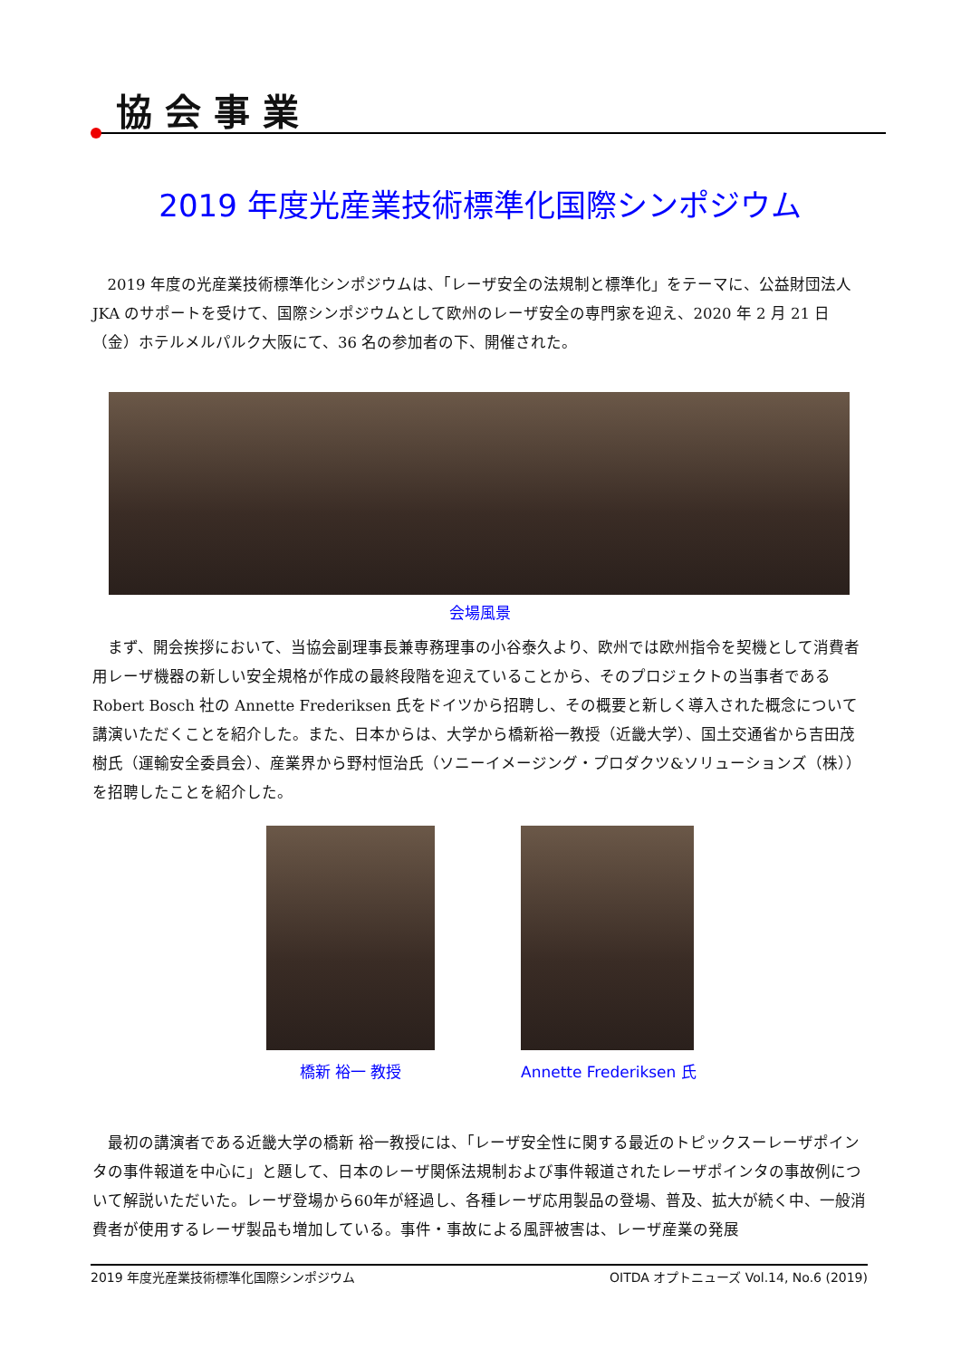協会事業
2019 年度光産業技術標準化国際シンポジウム
2019 年度の光産業技術標準化シンポジウムは、「レーザ安全の法規制と標準化」をテーマに、公益財団法人 JKA のサポートを受けて、国際シンポジウムとして欧州のレーザ安全の専門家を迎え、2020 年 2 月 21 日（金）ホテルメルパルク大阪にて、36 名の参加者の下、開催された。
会場風景
まず、開会挨拶において、当協会副理事長兼専務理事の小谷泰久より、欧州では欧州指令を契機として消費者用レーザ機器の新しい安全規格が作成の最終段階を迎えていることから、そのプロジェクトの当事者である Robert Bosch 社の Annette Frederiksen 氏をドイツから招聘し、その概要と新しく導入された概念について講演いただくことを紹介した。また、日本からは、大学から橋新裕一教授（近畿大学）、国土交通省から吉田茂樹氏（運輸安全委員会）、産業界から野村恒治氏（ソニーイメージング・プロダクツ&ソリューションズ（株））を招聘したことを紹介した。
橋新 裕一 教授 Annette Frederiksen 氏
最初の講演者である近畿大学の橋新 裕一教授には、「レーザ安全性に関する最近のトピックスーレーザポインタの事件報道を中心に」と題して、日本のレーザ関係法規制および事件報道されたレーザポインタの事故例について解説いただいた。レーザ登場から60年が経過し、各種レーザ応用製品の登場、普及、拡大が続く中、一般消費者が使用するレーザ製品も増加している。事件・事故による風評被害は、レーザ産業の発展
2019 年度光産業技術標準化国際シンポジウム OITDA オプトニューズ Vol.14, No.6 (2019)